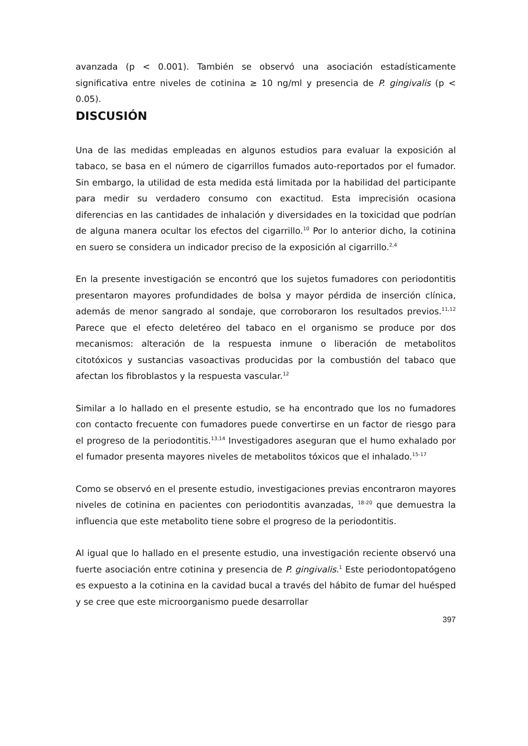avanzada (p < 0.001). También se observó una asociación estadísticamente significativa entre niveles de cotinina ≥ 10 ng/ml y presencia de P. gingivalis (p < 0.05).
DISCUSIÓN
Una de las medidas empleadas en algunos estudios para evaluar la exposición al tabaco, se basa en el número de cigarrillos fumados auto-reportados por el fumador. Sin embargo, la utilidad de esta medida está limitada por la habilidad del participante para medir su verdadero consumo con exactitud. Esta imprecisión ocasiona diferencias en las cantidades de inhalación y diversidades en la toxicidad que podrían de alguna manera ocultar los efectos del cigarrillo.<sup>10</sup> Por lo anterior dicho, la cotinina en suero se considera un indicador preciso de la exposición al cigarrillo.<sup>2,4</sup>
En la presente investigación se encontró que los sujetos fumadores con periodontitis presentaron mayores profundidades de bolsa y mayor pérdida de inserción clínica, además de menor sangrado al sondaje, que corroboraron los resultados previos.<sup>11,12</sup> Parece que el efecto deletéreo del tabaco en el organismo se produce por dos mecanismos: alteración de la respuesta inmune o liberación de metabolitos citotóxicos y sustancias vasoactivas producidas por la combustión del tabaco que afectan los fibroblastos y la respuesta vascular.<sup>12</sup>
Similar a lo hallado en el presente estudio, se ha encontrado que los no fumadores con contacto frecuente con fumadores puede convertirse en un factor de riesgo para el progreso de la periodontitis.<sup>13,14</sup> Investigadores aseguran que el humo exhalado por el fumador presenta mayores niveles de metabolitos tóxicos que el inhalado.<sup>15-17</sup>
Como se observó en el presente estudio, investigaciones previas encontraron mayores niveles de cotinina en pacientes con periodontitis avanzadas, <sup>18-20</sup> que demuestra la influencia que este metabolito tiene sobre el progreso de la periodontitis.
Al igual que lo hallado en el presente estudio, una investigación reciente observó una fuerte asociación entre cotinina y presencia de P. gingivalis.<sup>1</sup> Este periodontopatógeno es expuesto a la cotinina en la cavidad bucal a través del hábito de fumar del huésped y se cree que este microorganismo puede desarrollar
397